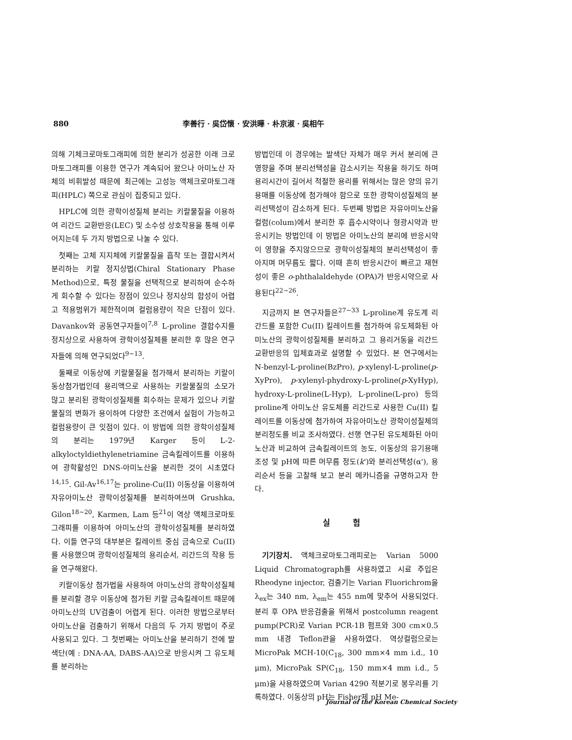880 李善行 · 吳岱懷 · 安洪曄 · 朴京淑 · 吳相午
의해 기체크로마토그래피에 의한 분리가 성공한 이래 크로마토그래피를 이용한 연구가 계속되어 왔으나 아미노산 자체의 비휘발성 때문에 최근에는 고성능 액체크로마토그래피(HPLC) 쪽으로 관심이 집중되고 있다.
HPLC에 의한 광학이성질체 분리는 키랄물질을 이용하여 리간드 교환반응(LEC) 및 소수성 상호작용을 통해 이루어지는데 두 가지 방법으로 나눌 수 있다.
첫째는 고체 지지체에 키랄물질을 흡착 또는 결합시켜서 분리하는 키랄 정지상법(Chiral Stationary Phase Method)으로, 특정 물질을 선택적으로 분리하여 순수하게 회수할 수 있다는 장점이 있으나 정지상의 합성이 어렵고 적용범위가 제한적이며 컬럼용량이 작은 단점이 있다. Davankov와 공동연구자들이<sup>7,8</sup> L-proline 결합수지를 정지상으로 사용하여 광학이성질체를 분리한 후 많은 연구자들에 의해 연구되었다<sup>9~13</sup>.
둘째로 이동상에 키랄물질을 첨가해서 분리하는 키랄이동상첨가법인데 용리액으로 사용하는 키랄물질의 소모가 많고 분리된 광학이성질체를 회수하는 문제가 있으나 키랄물질의 변화가 용이하여 다양한 조건에서 실험이 가능하고 컬럼용량이 큰 잇점이 있다. 이 방법에 의한 광학이성질체의 분리는 1979년 Karger 등이 L-2-alkyloctyldiethylenetriamine 금속킬레이트를 이용하여 광학활성인 DNS-아미노산을 분리한 것이 시초였다<sup>14,15</sup>. Gil-Av<sup>16,17</sup>는 proline-Cu(II) 이동상을 이용하여 자유아미노산 광학이성질체를 분리하여쓰며 Grushka, Gilon<sup>18~20</sup>, Karmen, Lam 등<sup>21</sup>이 역상 액체크로마토그래피를 이용하여 아미노산의 광학이성질체를 분리하였다. 이들 연구의 대부분은 킬레이트 중심 금속으로 Cu(II)를 사용했으며 광학이성질체의 용리순서, 리간드의 작용 등을 연구해왔다.
키랄이동상 첨가법을 사용하여 아미노산의 광학이성질체를 분리할 경우 이동상에 첨가된 키랄 금속킬레이트 때문에 아미노산의 UV검출이 어렵게 된다. 이러한 방법으로부터 아미노산을 검출하기 위해서 다음의 두 가지 방법이 주로 사용되고 있다. 그 첫번째는 아미노산을 분리하기 전에 발색단(예 : DNA-AA, DABS-AA)으로 반응시켜 그 유도체를 분리하는
방법인데 이 경우에는 발색단 자체가 매우 커서 분리에 큰 영향을 주며 분리선택성을 감소시키는 작용을 하기도 하며 용리시간이 길어서 적절한 용리를 위해서는 많은 양의 유기용매를 이동상에 첨가해야 함으로 또한 광학이성질체의 분리선택성이 감소하게 된다. 두번째 방법은 자유아미노산을 컬럼(colum)에서 분리한 후 흡수시약이나 형광시약과 반응시키는 방법인데 이 방법은 아미노산의 분리에 반응시약이 영향을 주지않으므로 광학이성질체의 분리선택성이 좋아지며 머무름도 짧다. 이때 흔히 반응시간이 빠르고 재현성이 좋은 o-phthalaldehyde (OPA)가 반응시약으로 사용된다<sup>22~26</sup>.
지금까지 본 연구자들은<sup>27~33</sup> L-proline계 유도계 리간드를 포함한 Cu(II) 킬레이트를 첨가하여 유도체화된 아미노산의 광학이성질체를 분리하고 그 용리거동을 리간드 교환반응의 입체효과로 설명할 수 있었다. 본 연구에서는 N-benzyl-L-proline(BzPro), p-xylenyl-L-proline(p-XyPro), p-xylenyl-phydroxy-L-proline(p-XyHyp), hydroxy-L-proline(L-Hyp), L-proline(L-pro) 등의 proline계 아미노산 유도체를 리간드로 사용한 Cu(II) 킬레이트를 이동상에 첨가하여 자유아미노산 광학이성질체의 분리정도를 비교 조사하였다. 선행 연구된 유도체화된 아미노산과 비교하여 금속킬레이트의 농도, 이동상의 유기용매 조성 및 pH에 따른 머무름 정도(k')와 분리선택성(α'), 용리순서 등을 고찰해 보고 분리 메카니즘을 규명하고자 한다.
실 험
기기장치. 액체크로마토그래피로는 Varian 5000 Liquid Chromatograph를 사용하였고 시료 주입은 Rheodyne injector, 검출기는 Varian Fluorichrom을 λ<sub>ex</sub>는 340 nm, λ<sub>em</sub>는 455 nm에 맞추어 사용되었다. 분리 후 OPA 반응검출을 위해서 postcolumn reagent pump(PCR)로 Varian PCR-1B 펌프와 300 cm×0.5 mm 내경 Teflon관을 사용하였다. 역상컬럼으로는 MicroPak MCH-10(C<sub>18</sub>, 300 mm×4 mm i.d., 10 μm), MicroPak SP(C<sub>18</sub>, 150 mm×4 mm i.d., 5 μm)을 사용하였으며 Varian 4290 적분기로 봉우리를 기록하였다. 이동상의 pH는 Fisher제 pH Me-
Journal of the Korean Chemical Society